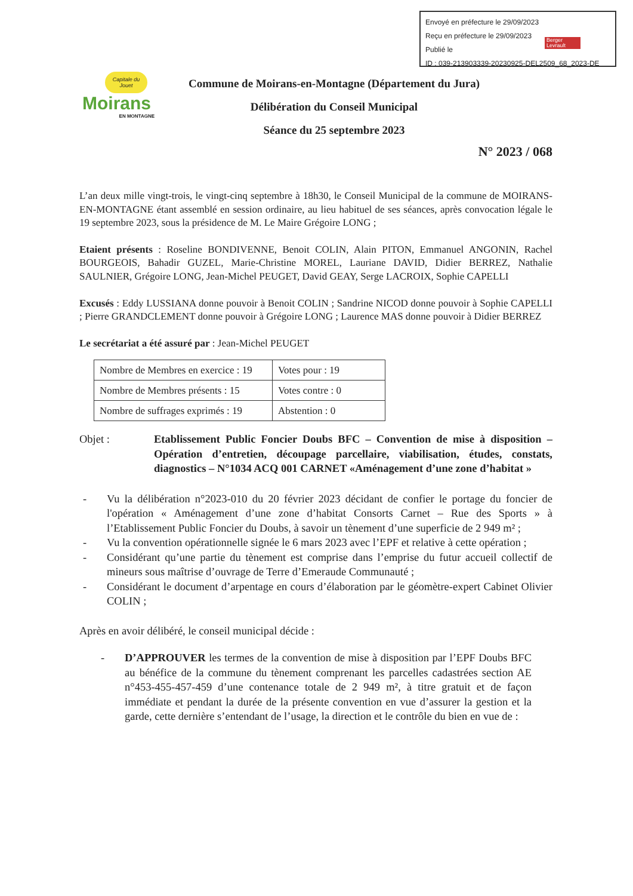Envoyé en préfecture le 29/09/2023
Reçu en préfecture le 29/09/2023
Publié le
ID : 039-213903339-20230925-DEL2509_68_2023-DE
Berger Levrault
Capitale du Jouet
Moirans
EN MONTAGNE
Commune de Moirans-en-Montagne (Département du Jura)
Délibération du Conseil Municipal
Séance du 25 septembre 2023
N° 2023 / 068
L’an deux mille vingt-trois, le vingt-cinq septembre à 18h30, le Conseil Municipal de la commune de MOIRANS-EN-MONTAGNE étant assemblé en session ordinaire, au lieu habituel de ses séances, après convocation légale le 19 septembre 2023, sous la présidence de M. Le Maire Grégoire LONG ;
Etaient présents : Roseline BONDIVENNE, Benoit COLIN, Alain PITON, Emmanuel ANGONIN, Rachel BOURGEOIS, Bahadir GUZEL, Marie-Christine MOREL, Lauriane DAVID, Didier BERREZ, Nathalie SAULNIER, Grégoire LONG, Jean-Michel PEUGET, David GEAY, Serge LACROIX, Sophie CAPELLI
Excusés : Eddy LUSSIANA donne pouvoir à Benoit COLIN ; Sandrine NICOD donne pouvoir à Sophie CAPELLI ; Pierre GRANDCLEMENT donne pouvoir à Grégoire LONG ; Laurence MAS donne pouvoir à Didier BERREZ
Le secrétariat a été assuré par : Jean-Michel PEUGET
| Nombre de Membres en exercice : 19 | Votes pour : 19 |
| Nombre de Membres présents : 15 | Votes contre : 0 |
| Nombre de suffrages exprimés : 19 | Abstention : 0 |
Objet : Etablissement Public Foncier Doubs BFC – Convention de mise à disposition – Opération d’entretien, découpage parcellaire, viabilisation, études, constats, diagnostics – N°1034 ACQ 001 CARNET «Aménagement d’une zone d’habitat »
- Vu la délibération n°2023-010 du 20 février 2023 décidant de confier le portage du foncier de l'opération « Aménagement d’une zone d’habitat Consorts Carnet – Rue des Sports » à l’Etablissement Public Foncier du Doubs, à savoir un tènement d’une superficie de 2 949 m² ;
- Vu la convention opérationnelle signée le 6 mars 2023 avec l’EPF et relative à cette opération ;
- Considérant qu’une partie du tènement est comprise dans l’emprise du futur accueil collectif de mineurs sous maîtrise d’ouvrage de Terre d’Emeraude Communauté ;
- Considérant le document d’arpentage en cours d’élaboration par le géomètre-expert Cabinet Olivier COLIN ;
Après en avoir délibéré, le conseil municipal décide :
- D’APPROUVER les termes de la convention de mise à disposition par l’EPF Doubs BFC au bénéfice de la commune du tènement comprenant les parcelles cadastrées section AE n°453-455-457-459 d’une contenance totale de 2 949 m², à titre gratuit et de façon immédiate et pendant la durée de la présente convention en vue d’assurer la gestion et la garde, cette dernière s’entendant de l’usage, la direction et le contrôle du bien en vue de :